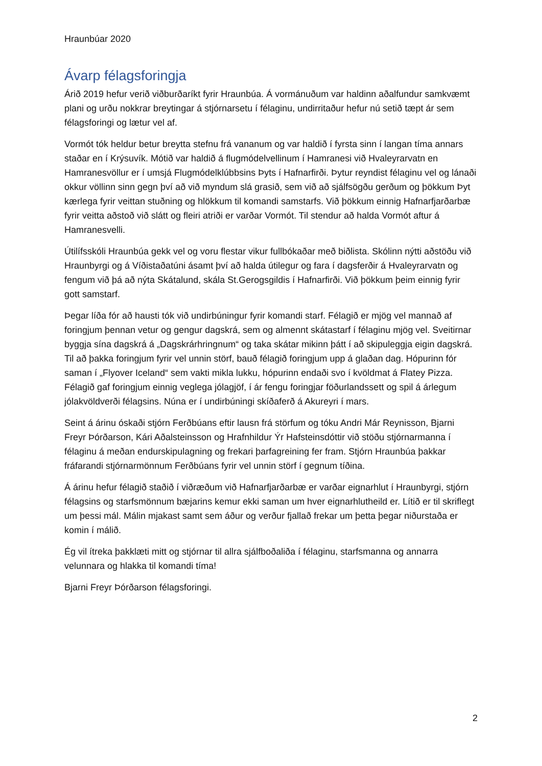Hraunbúar 2020
Ávarp félagsforingja
Árið 2019 hefur verið viðburðaríkt fyrir Hraunbúa. Á vormánuðum var haldinn aðalfundur samkvæmt plani og urðu nokkrar breytingar á stjórnarsetu í félaginu, undirritaður hefur nú setið tæpt ár sem félagsforingi og lætur vel af.
Vormót tók heldur betur breytta stefnu frá vananum og var haldið í fyrsta sinn í langan tíma annars staðar en í Krýsuvík. Mótið var haldið á flugmódelvellinum í Hamranesi við Hvaleyrarvatn en Hamranesvöllur er í umsjá Flugmódelklúbbsins Þyts í Hafnarfirði. Þytur reyndist félaginu vel og lánaði okkur völlinn sinn gegn því að við myndum slá grasið, sem við að sjálfsögðu gerðum og þökkum Þyt kærlega fyrir veittan stuðning og hlökkum til komandi samstarfs. Við þökkum einnig Hafnarfjarðarbæ fyrir veitta aðstoð við slátt og fleiri atriði er varðar Vormót. Til stendur að halda Vormót aftur á Hamranesvelli.
Útilífsskóli Hraunbúa gekk vel og voru flestar vikur fullbókaðar með biðlista. Skólinn nýtti aðstöðu við Hraunbyrgi og á Víðistaðatúni ásamt því að halda útilegur og fara í dagsferðir á Hvaleyrarvatn og fengum við þá að nýta Skátalund, skála St.Gerogsgildis í Hafnarfirði. Við þökkum þeim einnig fyrir gott samstarf.
Þegar líða fór að hausti tók við undirbúningur fyrir komandi starf. Félagið er mjög vel mannað af foringjum þennan vetur og gengur dagskrá, sem og almennt skátastarf í félaginu mjög vel. Sveitirnar byggja sína dagskrá á „Dagskrárhringnum“ og taka skátar mikinn þátt í að skipuleggja eigin dagskrá. Til að þakka foringjum fyrir vel unnin störf, bauð félagið foringjum upp á glaðan dag. Hópurinn fór saman í „Flyover Iceland“ sem vakti mikla lukku, hópurinn endaði svo í kvöldmat á Flatey Pizza. Félagið gaf foringjum einnig veglega jólagjöf, í ár fengu foringjar föðurlandssett og spil á árlegum jólakvöldverði félagsins. Núna er í undirbúningi skíðaferð á Akureyri í mars.
Seint á árinu óskaði stjórn Ferðbúans eftir lausn frá störfum og tóku Andri Már Reynisson, Bjarni Freyr Þórðarson, Kári Aðalsteinsson og Hrafnhildur Ýr Hafsteinsdóttir við stöðu stjórnarmanna í félaginu á meðan endurskipulagning og frekari þarfagreining fer fram. Stjórn Hraunbúa þakkar fráfarandi stjórnarmönnum Ferðbúans fyrir vel unnin störf í gegnum tíðina.
Á árinu hefur félagið staðið í viðræðum við Hafnarfjarðarbæ er varðar eignarhlut í Hraunbyrgi, stjórn félagsins og starfsmönnum bæjarins kemur ekki saman um hver eignarhlutheild er. Lítið er til skriflegt um þessi mál. Málin mjakast samt sem áður og verður fjallað frekar um þetta þegar niðurstaða er komin í málið.
Ég vil ítreka þakklæti mitt og stjórnar til allra sjálfboðaliða í félaginu, starfsmanna og annarra velunnara og hlakka til komandi tíma!
Bjarni Freyr Þórðarson félagsforingi.
2